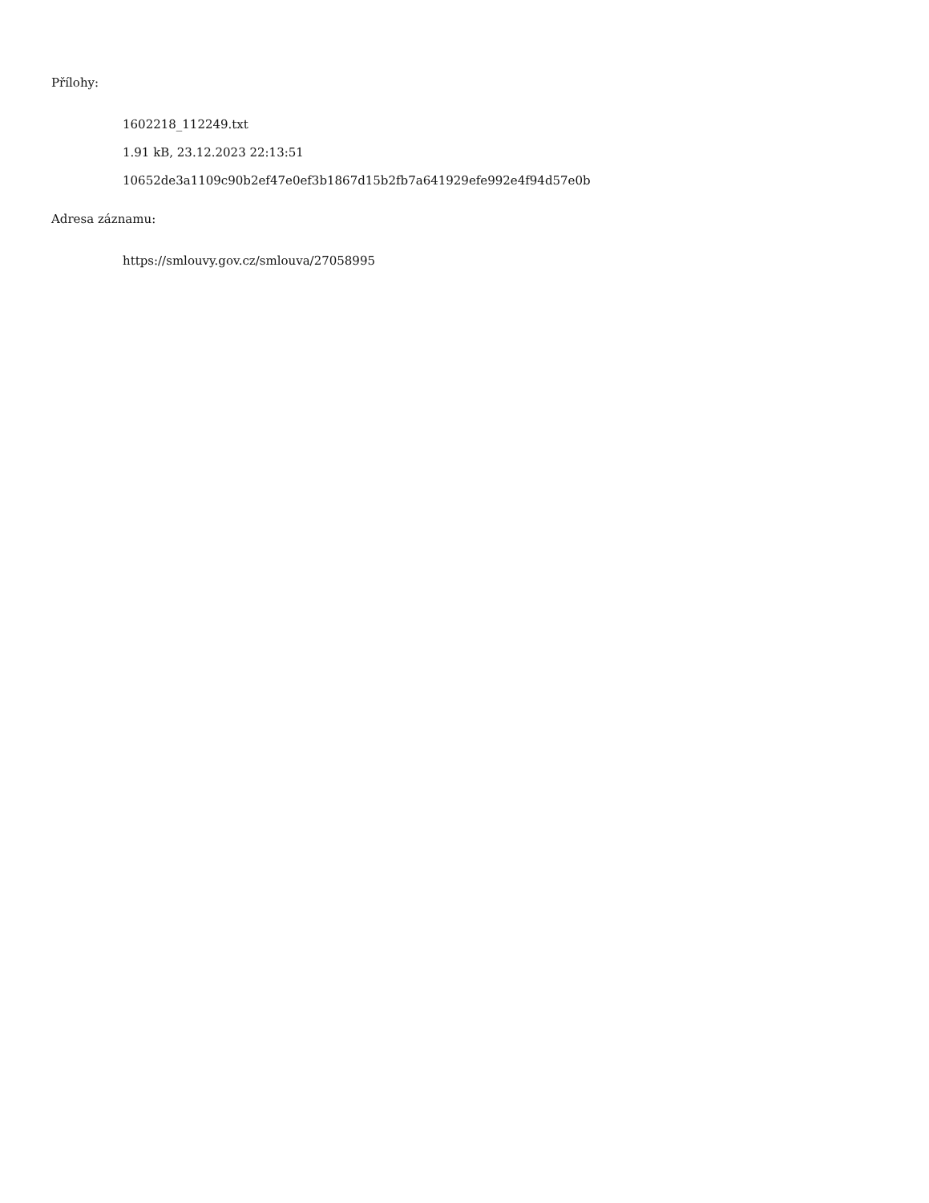Přílohy:
1602218_112249.txt
1.91 kB, 23.12.2023 22:13:51
10652de3a1109c90b2ef47e0ef3b1867d15b2fb7a641929efe992e4f94d57e0b
Adresa záznamu:
https://smlouvy.gov.cz/smlouva/27058995